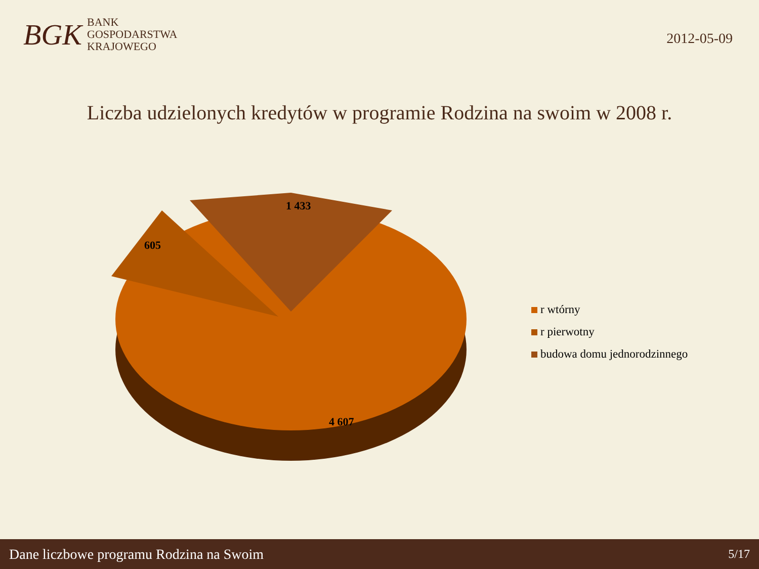BGK
BANK
GOSPODARSTWA
KRAJOWEGO
2012-05-09
Liczba udzielonych kredytów w programie Rodzina na swoim w 2008 r.
1 433
605
4 607
r wtórny
r pierwotny
budowa domu jednorodzinnego
Dane liczbowe programu Rodzina na Swoim 5/17